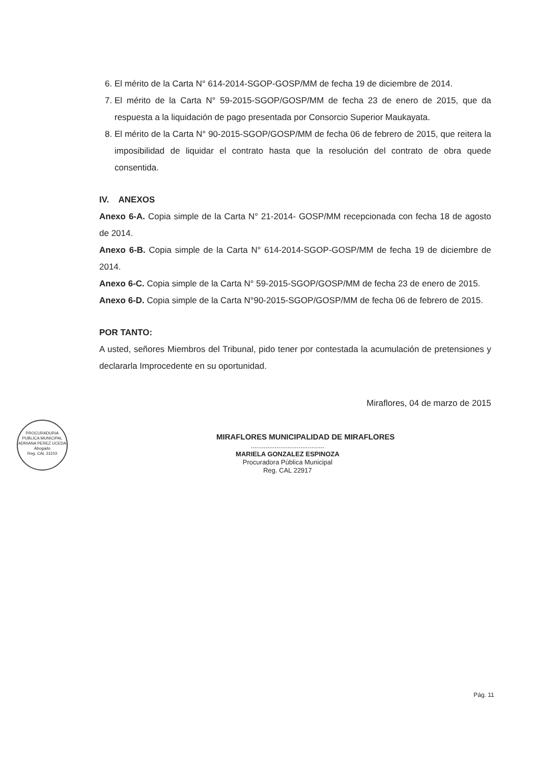6. El mérito de la Carta N° 614-2014-SGOP-GOSP/MM de fecha 19 de diciembre de 2014.
7. El mérito de la Carta N° 59-2015-SGOP/GOSP/MM de fecha 23 de enero de 2015, que da respuesta a la liquidación de pago presentada por Consorcio Superior Maukayata.
8. El mérito de la Carta N° 90-2015-SGOP/GOSP/MM de fecha 06 de febrero de 2015, que reitera la imposibilidad de liquidar el contrato hasta que la resolución del contrato de obra quede consentida.
IV. ANEXOS
Anexo 6-A. Copia simple de la Carta N° 21-2014- GOSP/MM recepcionada con fecha 18 de agosto de 2014.
Anexo 6-B. Copia simple de la Carta N° 614-2014-SGOP-GOSP/MM de fecha 19 de diciembre de 2014.
Anexo 6-C. Copia simple de la Carta N° 59-2015-SGOP/GOSP/MM de fecha 23 de enero de 2015.
Anexo 6-D. Copia simple de la Carta N°90-2015-SGOP/GOSP/MM de fecha 06 de febrero de 2015.
POR TANTO:
A usted, señores Miembros del Tribunal, pido tener por contestada la acumulación de pretensiones y declararla Improcedente en su oportunidad.
Miraflores, 04 de marzo de 2015
MIRAFLORES MUNICIPALIDAD DE MIRAFLORES
........................................
MARIELA GONZALEZ ESPINOZA
Procuradora Pública Municipal
Reg. CAL 22917
PROCURADURIA PUBLICA MUNICIPAL
ADRIANA PEREZ UCEDA
Abogado
Reg. CAL 31103
Pág. 11